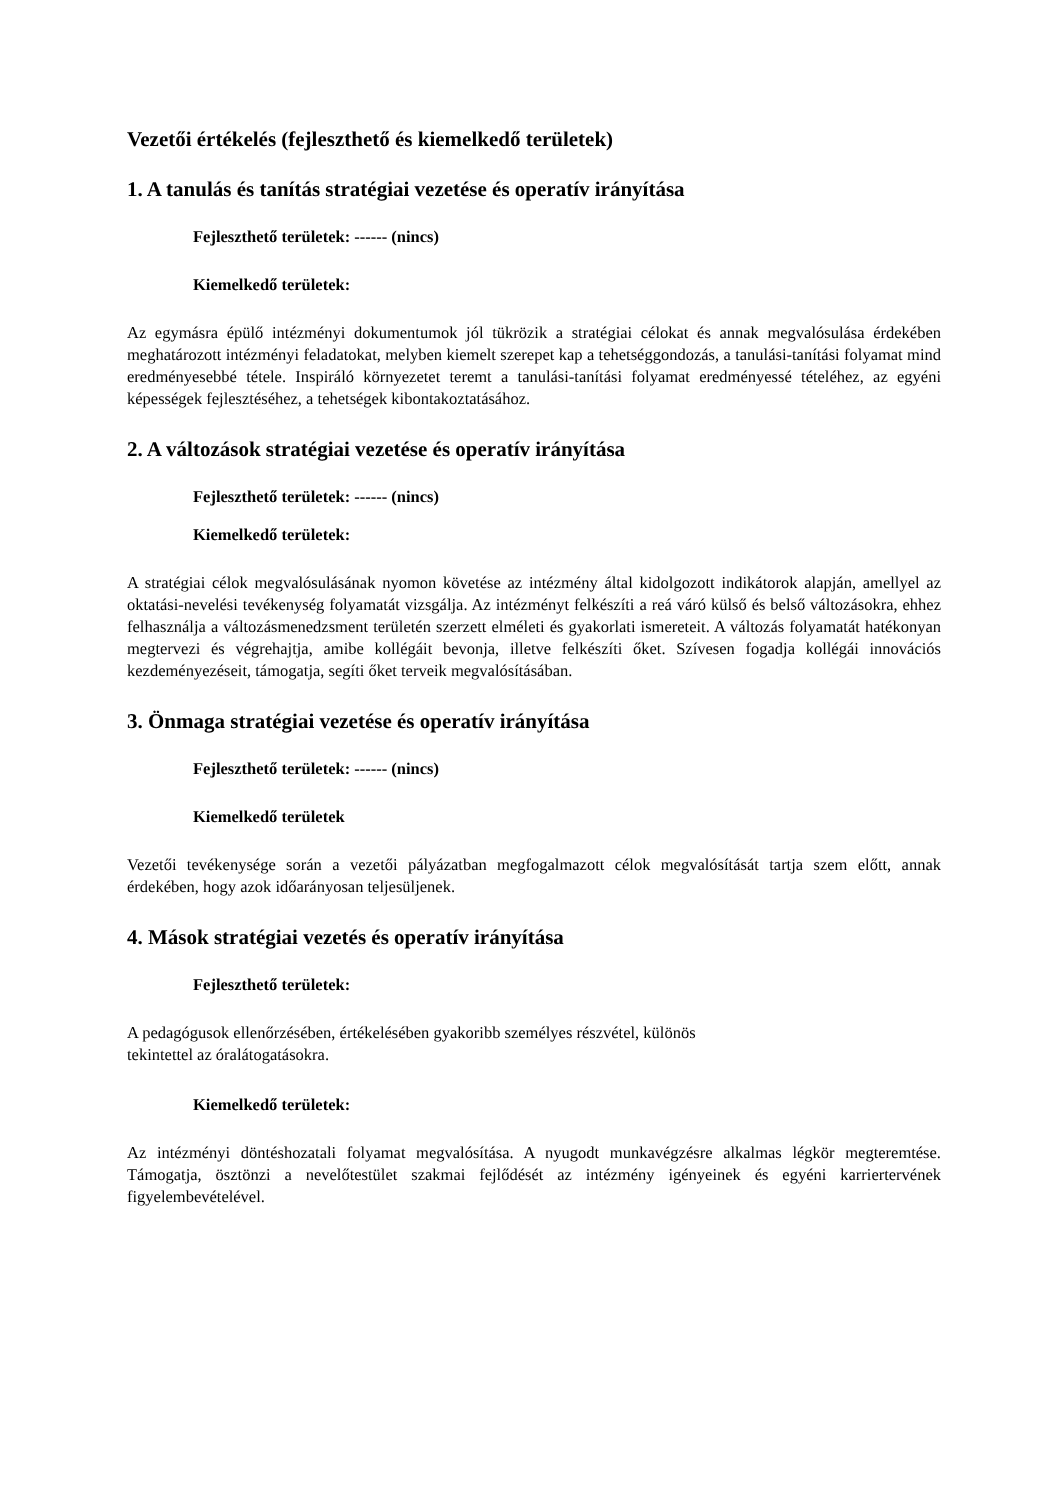Vezetői értékelés (fejleszthető és kiemelkedő területek)
1. A tanulás és tanítás stratégiai vezetése és operatív irányítása
Fejleszthető területek: ------ (nincs)
Kiemelkedő területek:
Az egymásra épülő intézményi dokumentumok jól tükrözik a stratégiai célokat és annak megvalósulása érdekében meghatározott intézményi feladatokat, melyben kiemelt szerepet kap a tehetséggondozás, a tanulási-tanítási folyamat mind eredményesebbé tétele. Inspiráló környezetet teremt a tanulási-tanítási folyamat eredményessé tételéhez, az egyéni képességek fejlesztéséhez, a tehetségek kibontakoztatásához.
2. A változások stratégiai vezetése és operatív irányítása
Fejleszthető területek: ------ (nincs)
Kiemelkedő területek:
A stratégiai célok megvalósulásának nyomon követése az intézmény által kidolgozott indikátorok alapján, amellyel az oktatási-nevelési tevékenység folyamatát vizsgálja. Az intézményt felkészíti a reá váró külső és belső változásokra, ehhez felhasználja a változásmenedzsment területén szerzett elméleti és gyakorlati ismereteit. A változás folyamatát hatékonyan megtervezi és végrehajtja, amibe kollégáit bevonja, illetve felkészíti őket. Szívesen fogadja kollégái innovációs kezdeményezéseit, támogatja, segíti őket terveik megvalósításában.
3. Önmaga stratégiai vezetése és operatív irányítása
Fejleszthető területek: ------ (nincs)
Kiemelkedő területek
Vezetői tevékenysége során a vezetői pályázatban megfogalmazott célok megvalósítását tartja szem előtt, annak érdekében, hogy azok időarányosan teljesüljenek.
4. Mások stratégiai vezetés és operatív irányítása
Fejleszthető területek:
A pedagógusok ellenőrzésében, értékelésében gyakoribb személyes részvétel, különös
tekintettel az óralátogatásokra.
Kiemelkedő területek:
Az intézményi döntéshozatali folyamat megvalósítása. A nyugodt munkavégzésre alkalmas légkör megteremtése. Támogatja, ösztönzi a nevelőtestület szakmai fejlődését az intézmény igényeinek és egyéni karriertervének figyelembevételével.